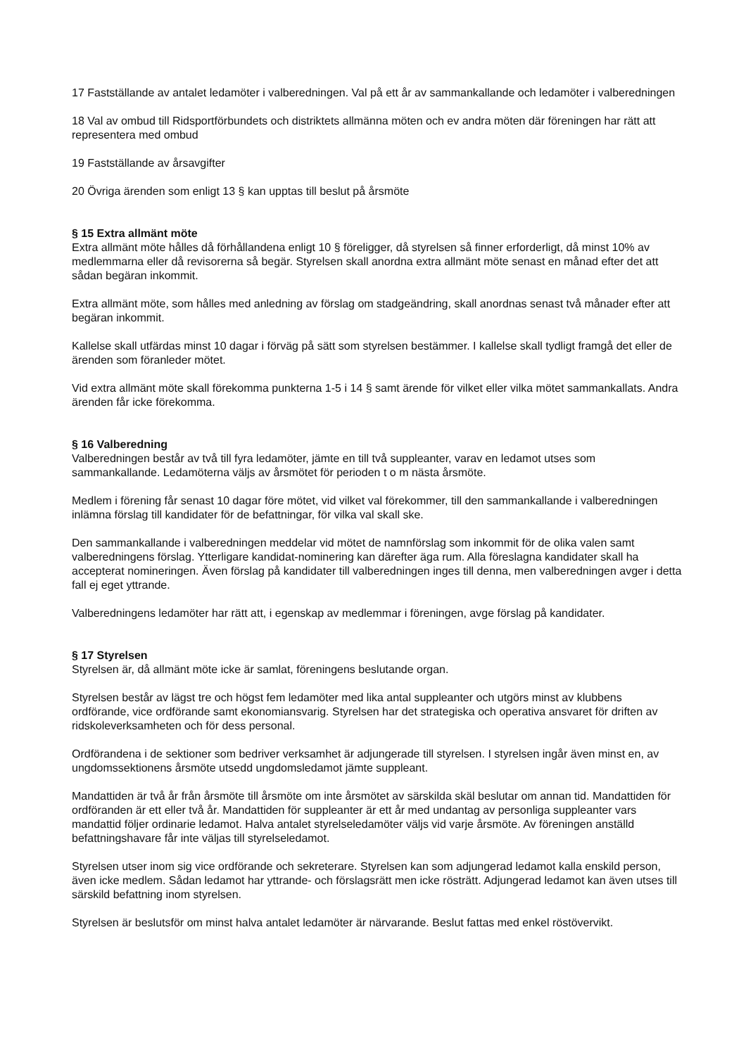17 Fastställande av antalet ledamöter i valberedningen. Val på ett år av sammankallande och ledamöter i valberedningen
18 Val av ombud till Ridsportförbundets och distriktets allmänna möten och ev andra möten där föreningen har rätt att representera med ombud
19 Fastställande av årsavgifter
20 Övriga ärenden som enligt 13 § kan upptas till beslut på årsmöte
§ 15 Extra allmänt möte
Extra allmänt möte hålles då förhållandena enligt 10 § föreligger, då styrelsen så finner erforderligt, då minst 10% av medlemmarna eller då revisorerna så begär. Styrelsen skall anordna extra allmänt möte senast en månad efter det att sådan begäran inkommit.
Extra allmänt möte, som hålles med anledning av förslag om stadgeändring, skall anordnas senast två månader efter att begäran inkommit.
Kallelse skall utfärdas minst 10 dagar i förväg på sätt som styrelsen bestämmer. I kallelse skall tydligt framgå det eller de ärenden som föranleder mötet.
Vid extra allmänt möte skall förekomma punkterna 1-5 i 14 § samt ärende för vilket eller vilka mötet sammankallats. Andra ärenden får icke förekomma.
§ 16 Valberedning
Valberedningen består av två till fyra ledamöter, jämte en till två suppleanter, varav en ledamot utses som sammankallande. Ledamöterna väljs av årsmötet för perioden t o m nästa årsmöte.
Medlem i förening får senast 10 dagar före mötet, vid vilket val förekommer, till den sammankallande i valberedningen inlämna förslag till kandidater för de befattningar, för vilka val skall ske.
Den sammankallande i valberedningen meddelar vid mötet de namnförslag som inkommit för de olika valen samt valberedningens förslag. Ytterligare kandidat-nominering kan därefter äga rum. Alla föreslagna kandidater skall ha accepterat nomineringen. Även förslag på kandidater till valberedningen inges till denna, men valberedningen avger i detta fall ej eget yttrande.
Valberedningens ledamöter har rätt att, i egenskap av medlemmar i föreningen, avge förslag på kandidater.
§ 17 Styrelsen
Styrelsen är, då allmänt möte icke är samlat, föreningens beslutande organ.
Styrelsen består av lägst tre och högst fem ledamöter med lika antal suppleanter och utgörs minst av klubbens ordförande, vice ordförande samt ekonomiansvarig. Styrelsen har det strategiska och operativa ansvaret för driften av ridskoleverksamheten och för dess personal.
Ordförandena i de sektioner som bedriver verksamhet är adjungerade till styrelsen. I styrelsen ingår även minst en, av ungdomssektionens årsmöte utsedd ungdomsledamot jämte suppleant.
Mandattiden är två år från årsmöte till årsmöte om inte årsmötet av särskilda skäl beslutar om annan tid. Mandattiden för ordföranden är ett eller två år. Mandattiden för suppleanter är ett år med undantag av personliga suppleanter vars mandattid följer ordinarie ledamot. Halva antalet styrelseledamöter väljs vid varje årsmöte. Av föreningen anställd befattningshavare får inte väljas till styrelseledamot.
Styrelsen utser inom sig vice ordförande och sekreterare. Styrelsen kan som adjungerad ledamot kalla enskild person, även icke medlem. Sådan ledamot har yttrande- och förslagsrätt men icke rösträtt. Adjungerad ledamot kan även utses till särskild befattning inom styrelsen.
Styrelsen är beslutsför om minst halva antalet ledamöter är närvarande. Beslut fattas med enkel röstövervikt.